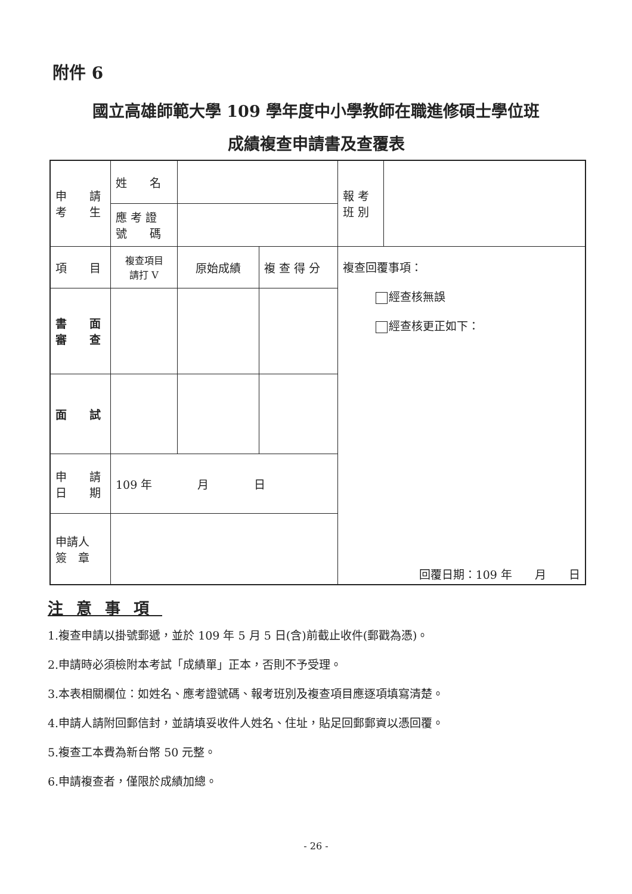附件 6
國立高雄師範大學 109 學年度中小學教師在職進修碩士學位班
成績複查申請書及查覆表
| 申 請 考 生 | 姓 名 | | | 報 考 班 別 | |
| | 應 考 證 號 碼 | | | | |
| 項 目 | 複查項目 請打 V | 原始成績 | 複 查 得 分 | 複查回覆事項： 經查核無誤 經查核更正如下： 回覆日期：109 年 月 日 | |
| 書 面 審 查 | | | | | |
| 面 試 | | | | | |
| 申 請 日 期 | 109 年 月 日 | | | | |
| 申請人 簽 章 | | | | | |
注意事項
1.複查申請以掛號郵遞，並於 109 年 5 月 5 日(含)前截止收件(郵戳為憑)。
2.申請時必須檢附本考試「成績單」正本，否則不予受理。
3.本表相關欄位：如姓名、應考證號碼、報考班別及複查項目應逐項填寫清楚。
4.申請人請附回郵信封，並請填妥收件人姓名、住址，貼足回郵郵資以憑回覆。
5.複查工本費為新台幣 50 元整。
6.申請複查者，僅限於成績加總。
- 26 -